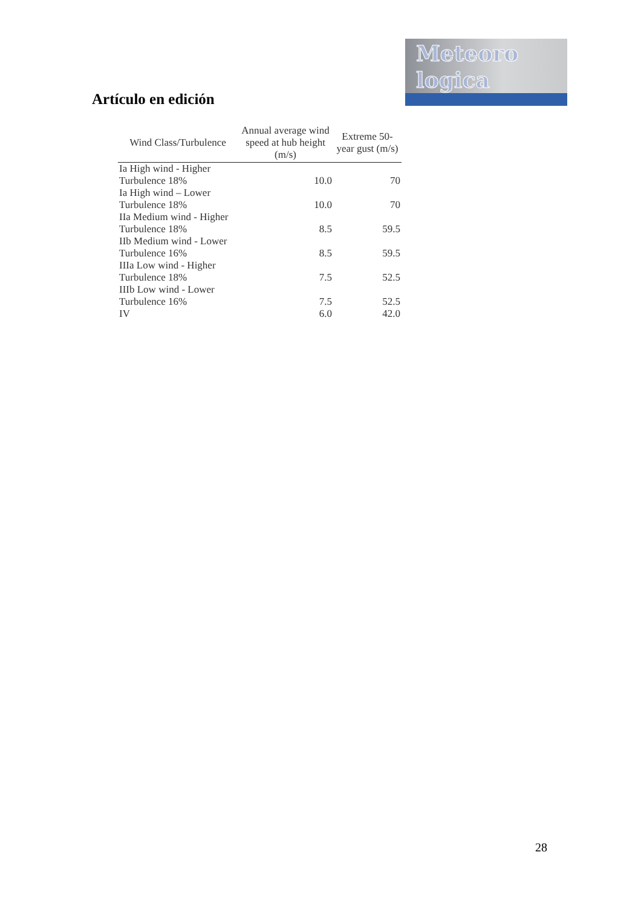Meteoro
logica
Artículo en edición
| Wind Class/Turbulence | Annual average wind speed at hub height (m/s) | Extreme 50-year gust (m/s) |
| --- | --- | --- |
| Ia High wind - Higher Turbulence 18% | 10.0 | 70 |
| Ia High wind – Lower Turbulence 18% | 10.0 | 70 |
| IIa Medium wind - Higher Turbulence 18% | 8.5 | 59.5 |
| IIb Medium wind - Lower Turbulence 16% | 8.5 | 59.5 |
| IIIa Low wind - Higher Turbulence 18% | 7.5 | 52.5 |
| IIIb Low wind - Lower Turbulence 16% | 7.5 | 52.5 |
| IV | 6.0 | 42.0 |
28